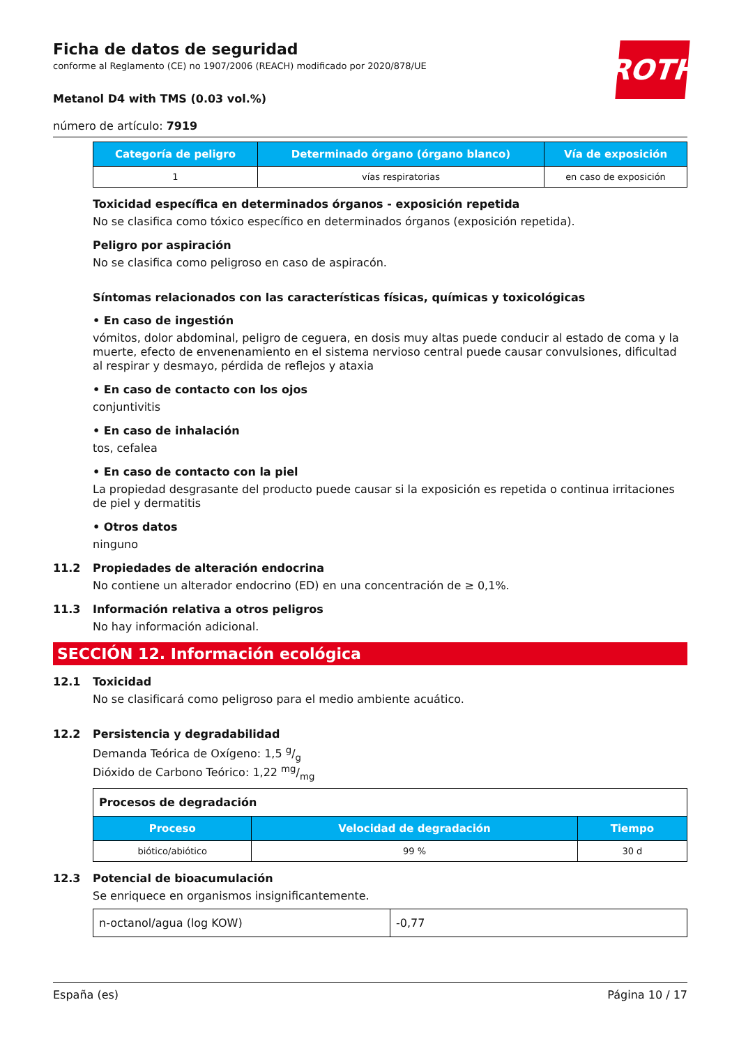ROTH
Ficha de datos de seguridad
conforme al Reglamento (CE) no 1907/2006 (REACH) modificado por 2020/878/UE
Metanol D4 with TMS (0.03 vol.%)
número de artículo: 7919
| Categoría de peligro | Determinado órgano (órgano blanco) | Vía de exposición |
| --- | --- | --- |
| 1 | vías respiratorias | en caso de exposición |
Toxicidad específica en determinados órganos - exposición repetida
No se clasifica como tóxico específico en determinados órganos (exposición repetida).
Peligro por aspiración
No se clasifica como peligroso en caso de aspiracón.
Síntomas relacionados con las características físicas, químicas y toxicológicas
• En caso de ingestión
vómitos, dolor abdominal, peligro de ceguera, en dosis muy altas puede conducir al estado de coma y la muerte, efecto de envenenamiento en el sistema nervioso central puede causar convulsiones, dificultad al respirar y desmayo, pérdida de reflejos y ataxia
• En caso de contacto con los ojos
conjuntivitis
• En caso de inhalación
tos, cefalea
• En caso de contacto con la piel
La propiedad desgrasante del producto puede causar si la exposición es repetida o continua irritaciones de piel y dermatitis
• Otros datos
ninguno
11.2 Propiedades de alteración endocrina
No contiene un alterador endocrino (ED) en una concentración de ≥ 0,1%.
11.3 Información relativa a otros peligros
No hay información adicional.
SECCIÓN 12. Información ecológica
12.1 Toxicidad
No se clasificará como peligroso para el medio ambiente acuático.
12.2 Persistencia y degradabilidad
Demanda Teórica de Oxígeno: 1,5 g/g
Dióxido de Carbono Teórico: 1,22 mg/mg
| Procesos de degradación | | |
| Proceso | Velocidad de degradación | Tiempo |
| biótico/abiótico | 99 % | 30 d |
12.3 Potencial de bioacumulación
Se enriquece en organismos insignificantemente.
| n-octanol/agua (log KOW) | -0,77 |
España (es) Página 10 / 17